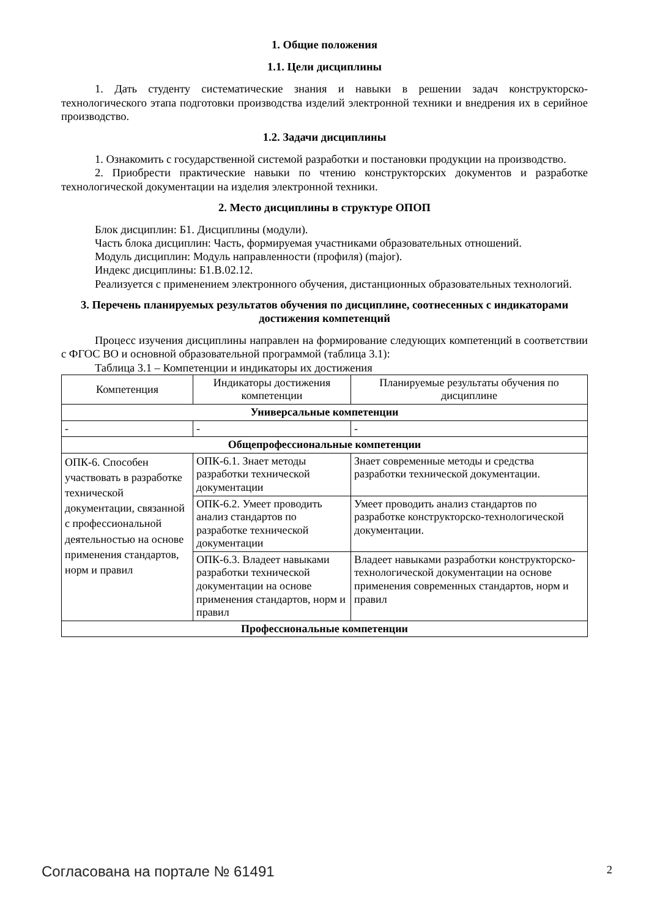1. Общие положения
1.1. Цели дисциплины
1. Дать студенту систематические знания и навыки в решении задач конструкторско-технологического этапа подготовки производства изделий электронной техники и внедрения их в серийное производство.
1.2. Задачи дисциплины
1. Ознакомить с государственной системой разработки и постановки продукции на производство.
2. Приобрести практические навыки по чтению конструкторских документов и разработке технологической документации на изделия электронной техники.
2. Место дисциплины в структуре ОПОП
Блок дисциплин: Б1. Дисциплины (модули).
Часть блока дисциплин: Часть, формируемая участниками образовательных отношений.
Модуль дисциплин: Модуль направленности (профиля) (major).
Индекс дисциплины: Б1.В.02.12.
Реализуется с применением электронного обучения, дистанционных образовательных технологий.
3. Перечень планируемых результатов обучения по дисциплине, соотнесенных с индикаторами достижения компетенций
Процесс изучения дисциплины направлен на формирование следующих компетенций в соответствии с ФГОС ВО и основной образовательной программой (таблица 3.1):
Таблица 3.1 – Компетенции и индикаторы их достижения
| Компетенция | Индикаторы достижения компетенции | Планируемые результаты обучения по дисциплине |
| --- | --- | --- |
| Универсальные компетенции | | |
| - | - | - |
| Общепрофессиональные компетенции | | |
| ОПК-6. Способен участвовать в разработке технической документации, связанной с профессиональной деятельностью на основе применения стандартов, норм и правил | ОПК-6.1. Знает методы разработки технической документации | Знает современные методы и средства разработки технической документации. |
| | ОПК-6.2. Умеет проводить анализ стандартов по разработке технической документации | Умеет проводить анализ стандартов по разработке конструкторско-технологической документации. |
| | ОПК-6.3. Владеет навыками разработки технической документации на основе применения стандартов, норм и правил | Владеет навыками разработки конструкторско-технологической документации на основе применения современных стандартов, норм и правил |
| Профессиональные компетенции | | |
Согласована на портале № 61491 2